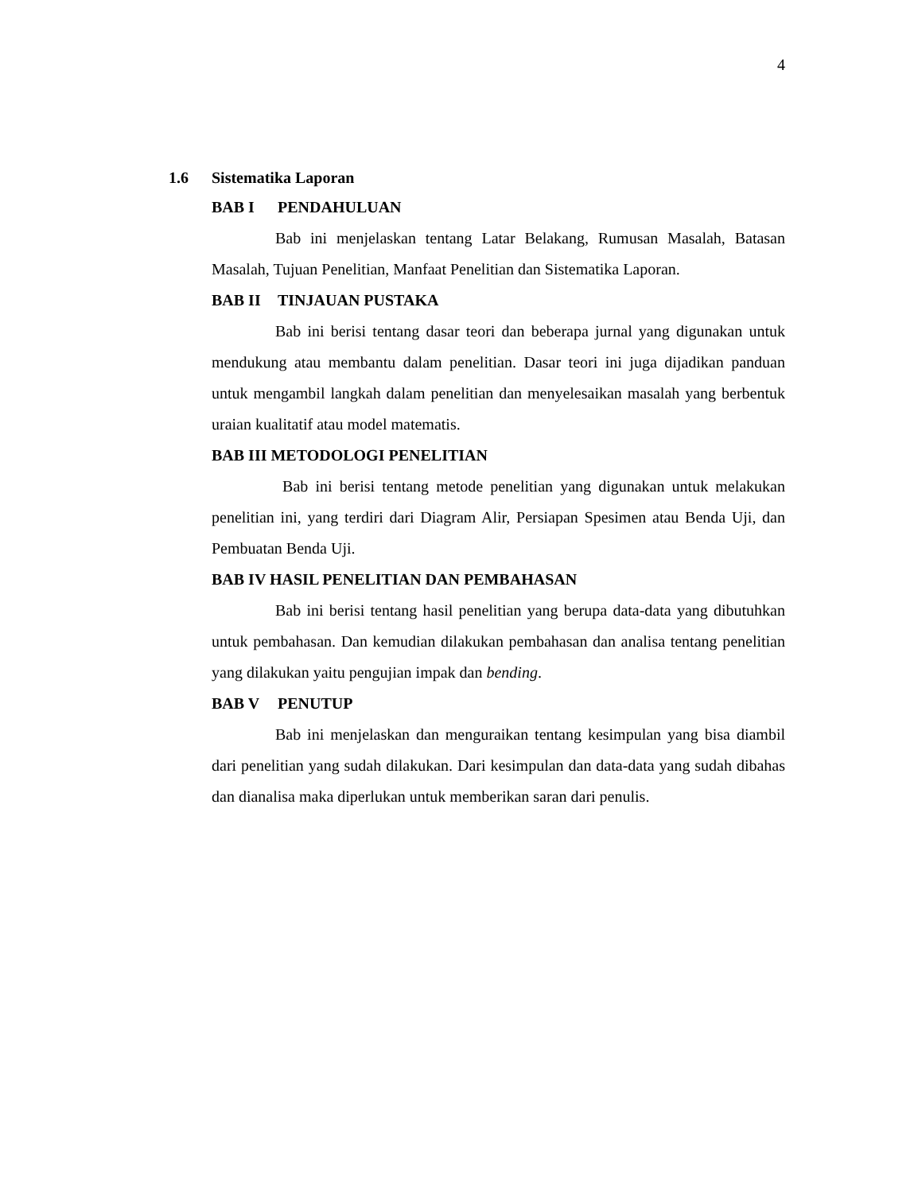4
1.6 Sistematika Laporan
BAB I PENDAHULUAN
Bab ini menjelaskan tentang Latar Belakang, Rumusan Masalah, Batasan Masalah, Tujuan Penelitian, Manfaat Penelitian dan Sistematika Laporan.
BAB II TINJAUAN PUSTAKA
Bab ini berisi tentang dasar teori dan beberapa jurnal yang digunakan untuk mendukung atau membantu dalam penelitian. Dasar teori ini juga dijadikan panduan untuk mengambil langkah dalam penelitian dan menyelesaikan masalah yang berbentuk uraian kualitatif atau model matematis.
BAB III METODOLOGI PENELITIAN
Bab ini berisi tentang metode penelitian yang digunakan untuk melakukan penelitian ini, yang terdiri dari Diagram Alir, Persiapan Spesimen atau Benda Uji, dan Pembuatan Benda Uji.
BAB IV HASIL PENELITIAN DAN PEMBAHASAN
Bab ini berisi tentang hasil penelitian yang berupa data-data yang dibutuhkan untuk pembahasan. Dan kemudian dilakukan pembahasan dan analisa tentang penelitian yang dilakukan yaitu pengujian impak dan bending.
BAB V PENUTUP
Bab ini menjelaskan dan menguraikan tentang kesimpulan yang bisa diambil dari penelitian yang sudah dilakukan. Dari kesimpulan dan data-data yang sudah dibahas dan dianalisa maka diperlukan untuk memberikan saran dari penulis.